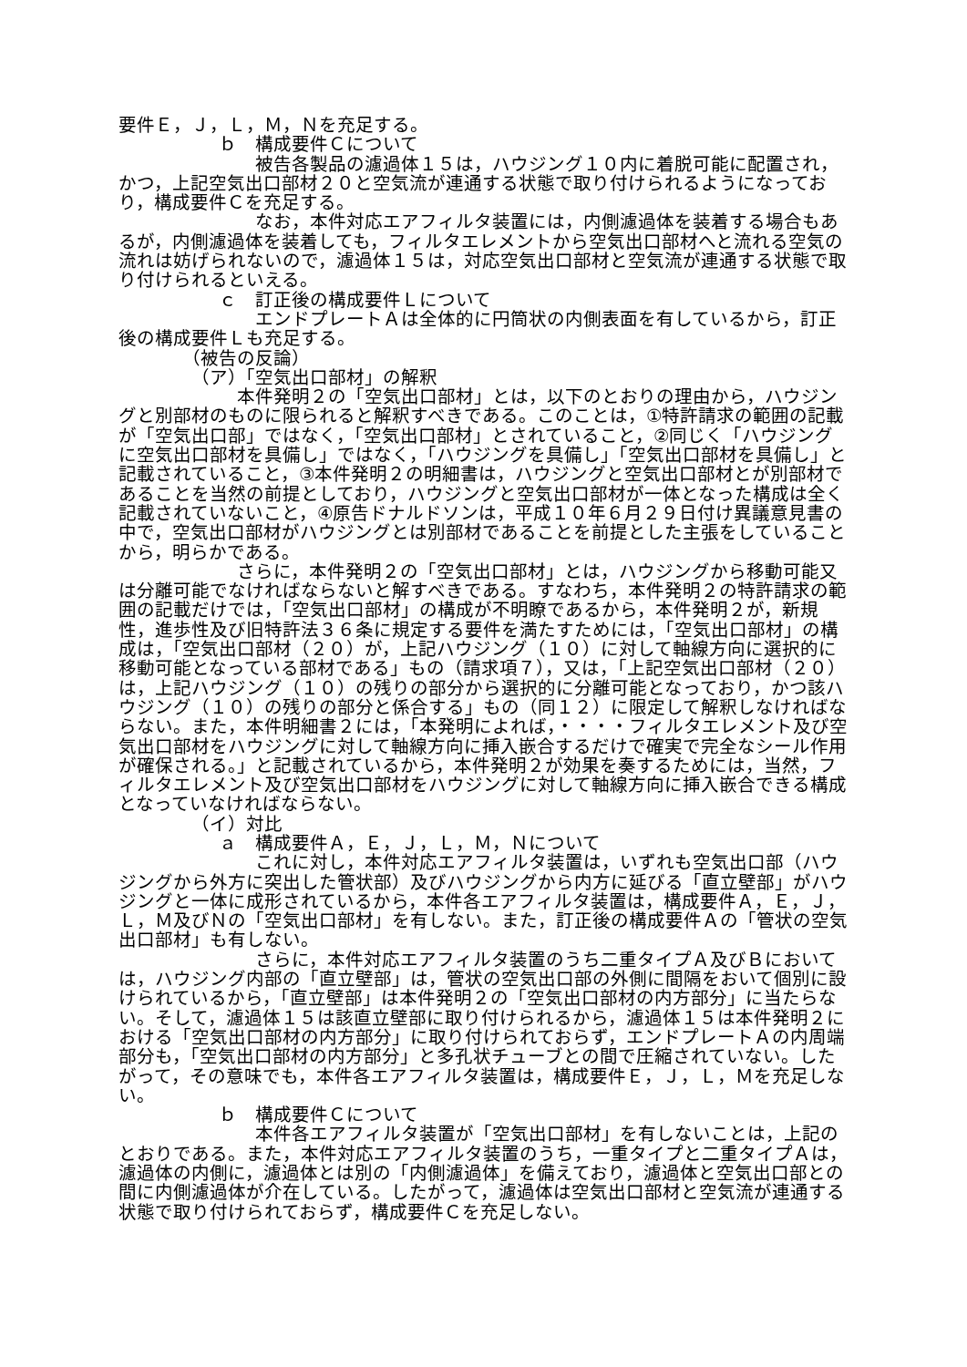要件Ｅ，Ｊ，Ｌ，Ｍ，Ｎを充足する。
ｂ　構成要件Ｃについて
被告各製品の濾過体１５は，ハウジング１０内に着脱可能に配置され，かつ，上記空気出口部材２０と空気流が連通する状態で取り付けられるようになっており，構成要件Ｃを充足する。
なお，本件対応エアフィルタ装置には，内側濾過体を装着する場合もあるが，内側濾過体を装着しても，フィルタエレメントから空気出口部材へと流れる空気の流れは妨げられないので，濾過体１５は，対応空気出口部材と空気流が連通する状態で取り付けられるといえる。
ｃ　訂正後の構成要件Ｌについて
エンドプレートＡは全体的に円筒状の内側表面を有しているから，訂正後の構成要件Ｌも充足する。
（被告の反論）
（ア）「空気出口部材」の解釈
本件発明２の「空気出口部材」とは，以下のとおりの理由から，ハウジングと別部材のものに限られると解釈すべきである。このことは，①特許請求の範囲の記載が「空気出口部」ではなく，「空気出口部材」とされていること，②同じく「ハウジングに空気出口部材を具備し」ではなく，「ハウジングを具備し」「空気出口部材を具備し」と記載されていること，③本件発明２の明細書は，ハウジングと空気出口部材とが別部材であることを当然の前提としており，ハウジングと空気出口部材が一体となった構成は全く記載されていないこと，④原告ドナルドソンは，平成１０年６月２９日付け異議意見書の中で，空気出口部材がハウジングとは別部材であることを前提とした主張をしていることから，明らかである。
さらに，本件発明２の「空気出口部材」とは，ハウジングから移動可能又は分離可能でなければならないと解すべきである。すなわち，本件発明２の特許請求の範囲の記載だけでは，「空気出口部材」の構成が不明瞭であるから，本件発明２が，新規性，進歩性及び旧特許法３６条に規定する要件を満たすためには，「空気出口部材」の構成は，「空気出口部材（２０）が，上記ハウジング（１０）に対して軸線方向に選択的に移動可能となっている部材である」もの（請求項７），又は，「上記空気出口部材（２０）は，上記ハウジング（１０）の残りの部分から選択的に分離可能となっており，かつ該ハウジング（１０）の残りの部分と係合する」もの（同１２）に限定して解釈しなければならない。また，本件明細書２には，「本発明によれば，・・・・フィルタエレメント及び空気出口部材をハウジングに対して軸線方向に挿入嵌合するだけで確実で完全なシール作用が確保される。」と記載されているから，本件発明２が効果を奏するためには，当然，フィルタエレメント及び空気出口部材をハウジングに対して軸線方向に挿入嵌合できる構成となっていなければならない。
（イ）対比
ａ　構成要件Ａ，Ｅ，Ｊ，Ｌ，Ｍ，Ｎについて
これに対し，本件対応エアフィルタ装置は，いずれも空気出口部（ハウジングから外方に突出した管状部）及びハウジングから内方に延びる「直立壁部」がハウジングと一体に成形されているから，本件各エアフィルタ装置は，構成要件Ａ，Ｅ，Ｊ，Ｌ，Ｍ及びＮの「空気出口部材」を有しない。また，訂正後の構成要件Ａの「管状の空気出口部材」も有しない。
さらに，本件対応エアフィルタ装置のうち二重タイプＡ及びＢにおいては，ハウジング内部の「直立壁部」は，管状の空気出口部の外側に間隔をおいて個別に設けられているから，「直立壁部」は本件発明２の「空気出口部材の内方部分」に当たらない。そして，濾過体１５は該直立壁部に取り付けられるから，濾過体１５は本件発明２における「空気出口部材の内方部分」に取り付けられておらず，エンドプレートＡの内周端部分も，「空気出口部材の内方部分」と多孔状チューブとの間で圧縮されていない。したがって，その意味でも，本件各エアフィルタ装置は，構成要件Ｅ，Ｊ，Ｌ，Ｍを充足しない。
ｂ　構成要件Ｃについて
本件各エアフィルタ装置が「空気出口部材」を有しないことは，上記のとおりである。また，本件対応エアフィルタ装置のうち，一重タイプと二重タイプＡは，濾過体の内側に，濾過体とは別の「内側濾過体」を備えており，濾過体と空気出口部との間に内側濾過体が介在している。したがって，濾過体は空気出口部材と空気流が連通する状態で取り付けられておらず，構成要件Ｃを充足しない。